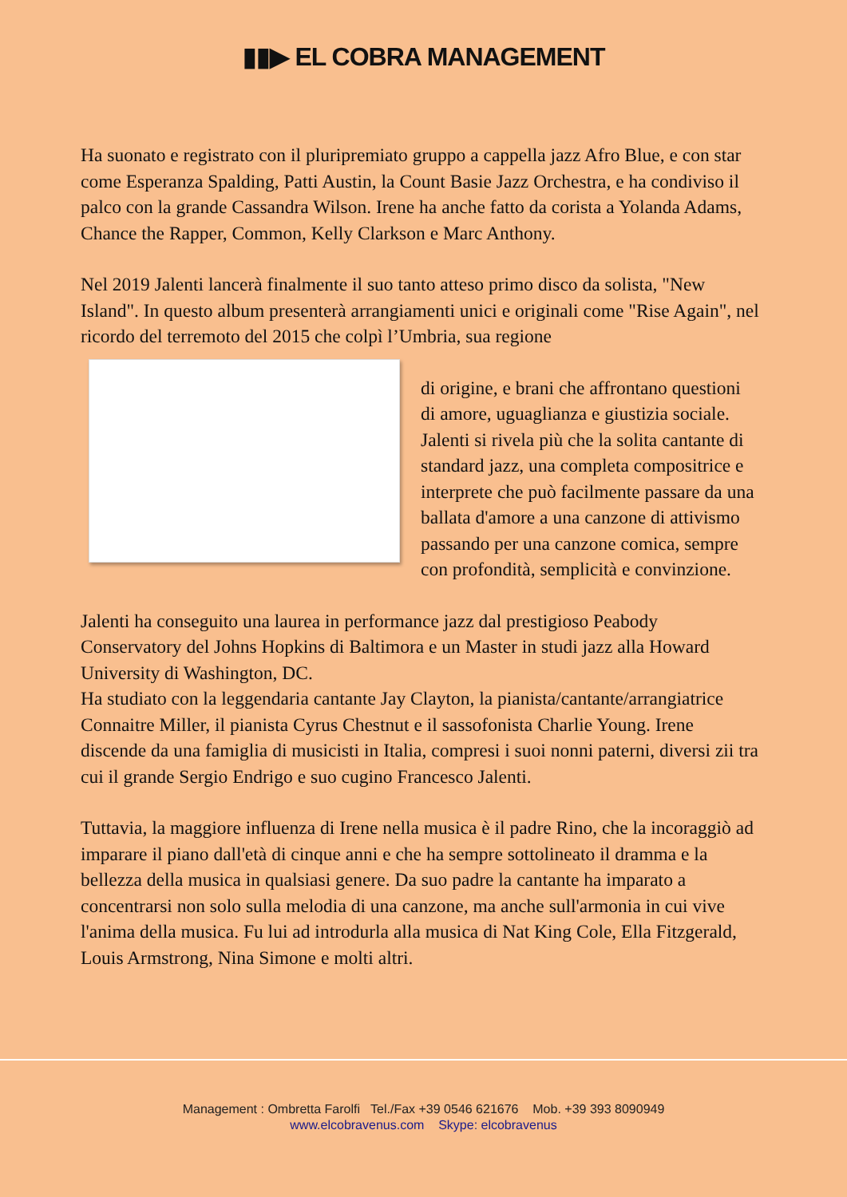▮▮▶ EL COBRA MANAGEMENT
Ha suonato e registrato con il pluripremiato gruppo a cappella jazz Afro Blue, e con star come Esperanza Spalding, Patti Austin, la Count Basie Jazz Orchestra, e ha condiviso il palco con la grande Cassandra Wilson. Irene ha anche fatto da corista a Yolanda Adams, Chance the Rapper, Common, Kelly Clarkson e Marc Anthony.
Nel 2019 Jalenti lancerà finalmente il suo tanto atteso primo disco da solista, "New Island". In questo album presenterà arrangiamenti unici e originali come "Rise Again", nel ricordo del terremoto del 2015 che colpì l’Umbria, sua regione
di origine, e brani che affrontano questioni di amore, uguaglianza e giustizia sociale. Jalenti si rivela più che la solita cantante di standard jazz, una completa compositrice e interprete che può facilmente passare da una ballata d'amore a una canzone di attivismo passando per una canzone comica, sempre con profondità, semplicità e convinzione.
Jalenti ha conseguito una laurea in performance jazz dal prestigioso Peabody Conservatory del Johns Hopkins di Baltimora e un Master in studi jazz alla Howard University di Washington, DC.
Ha studiato con la leggendaria cantante Jay Clayton, la pianista/cantante/arrangiatrice Connaitre Miller, il pianista Cyrus Chestnut e il sassofonista Charlie Young. Irene discende da una famiglia di musicisti in Italia, compresi i suoi nonni paterni, diversi zii tra cui il grande Sergio Endrigo e suo cugino Francesco Jalenti.
Tuttavia, la maggiore influenza di Irene nella musica è il padre Rino, che la incoraggiò ad imparare il piano dall'età di cinque anni e che ha sempre sottolineato il dramma e la bellezza della musica in qualsiasi genere. Da suo padre la cantante ha imparato a concentrarsi non solo sulla melodia di una canzone, ma anche sull'armonia in cui vive l'anima della musica. Fu lui ad introdurla alla musica di Nat King Cole, Ella Fitzgerald, Louis Armstrong, Nina Simone e molti altri.
Management : Ombretta Farolfi Tel./Fax +39 0546 621676 Mob. +39 393 8090949
www.elcobravenus.com Skype: elcobravenus